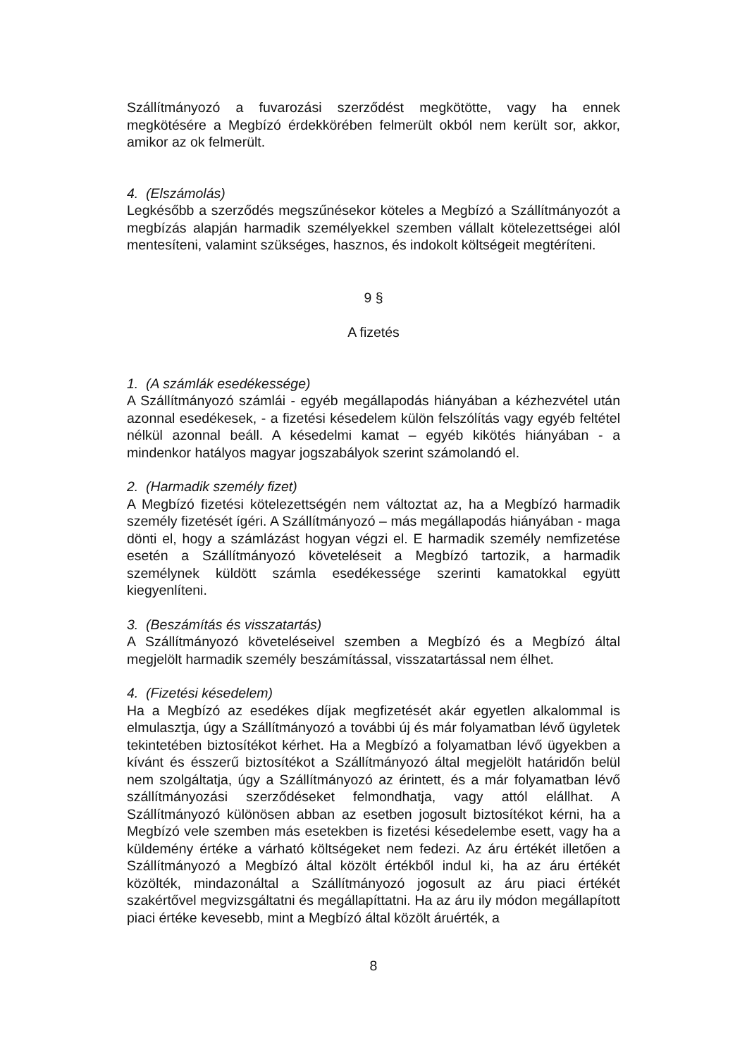Szállítmányozó a fuvarozási szerződést megkötötte, vagy ha ennek megkötésére a Megbízó érdekkörében felmerült okból nem került sor, akkor, amikor az ok felmerült.
4. (Elszámolás)
Legkésőbb a szerződés megszűnésekor köteles a Megbízó a Szállítmányozót a megbízás alapján harmadik személyekkel szemben vállalt kötelezettségei alól mentesíteni, valamint szükséges, hasznos, és indokolt költségeit megtéríteni.
9 §
A fizetés
1. (A számlák esedékessége)
A Szállítmányozó számlái - egyéb megállapodás hiányában a kézhezvétel után azonnal esedékesek, - a fizetési késedelem külön felszólítás vagy egyéb feltétel nélkül azonnal beáll. A késedelmi kamat – egyéb kikötés hiányában - a mindenkor hatályos magyar jogszabályok szerint számolandó el.
2. (Harmadik személy fizet)
A Megbízó fizetési kötelezettségén nem változtat az, ha a Megbízó harmadik személy fizetését ígéri. A Szállítmányozó – más megállapodás hiányában - maga dönti el, hogy a számlázást hogyan végzi el. E harmadik személy nemfizetése esetén a Szállítmányozó követeléseit a Megbízó tartozik, a harmadik személynek küldött számla esedékessége szerinti kamatokkal együtt kiegyenlíteni.
3. (Beszámítás és visszatartás)
A Szállítmányozó követeléseivel szemben a Megbízó és a Megbízó által megjelölt harmadik személy beszámítással, visszatartással nem élhet.
4. (Fizetési késedelem)
Ha a Megbízó az esedékes díjak megfizetését akár egyetlen alkalommal is elmulasztja, úgy a Szállítmányozó a további új és már folyamatban lévő ügyletek tekintetében biztosítékot kérhet. Ha a Megbízó a folyamatban lévő ügyekben a kívánt és ésszerű biztosítékot a Szállítmányozó által megjelölt határidőn belül nem szolgáltatja, úgy a Szállítmányozó az érintett, és a már folyamatban lévő szállítmányozási szerződéseket felmondhatja, vagy attól elállhat. A Szállítmányozó különösen abban az esetben jogosult biztosítékot kérni, ha a Megbízó vele szemben más esetekben is fizetési késedelembe esett, vagy ha a küldemény értéke a várható költségeket nem fedezi. Az áru értékét illetően a Szállítmányozó a Megbízó által közölt értékből indul ki, ha az áru értékét közölték, mindazonáltal a Szállítmányozó jogosult az áru piaci értékét szakértővel megvizsgáltatni és megállapíttatni. Ha az áru ily módon megállapított piaci értéke kevesebb, mint a Megbízó által közölt áruérték, a
8